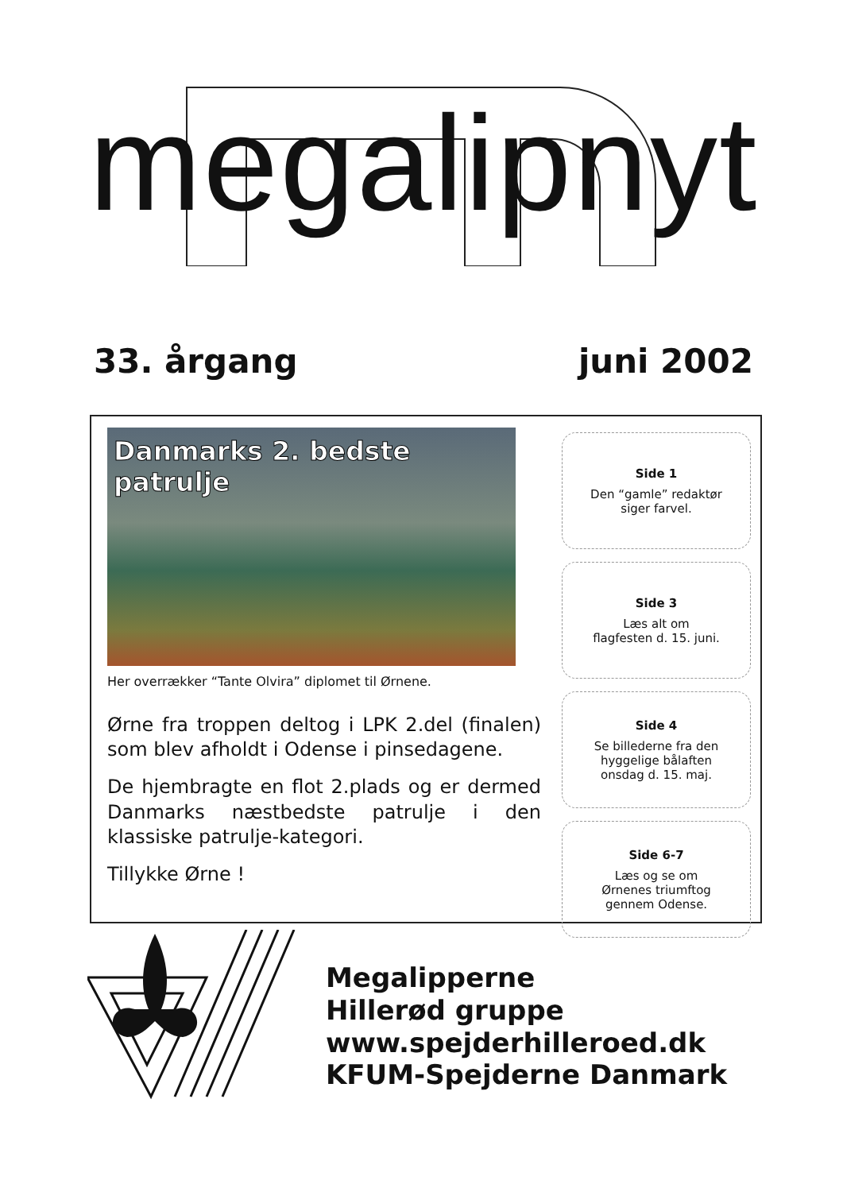megalipnyt
33. årgang juni 2002
Danmarks 2. bedste patrulje
Her overrækker “Tante Olvira” diplomet til Ørnene.
Ørne fra troppen deltog i LPK 2.del (finalen) som blev afholdt i Odense i pinsedagene.
De hjembragte en flot 2.plads og er dermed Danmarks næstbedste patrulje i den klassiske patrulje-kategori.
Tillykke Ørne !
Side 1
Den “gamle” redaktør
siger farvel.
Side 3
Læs alt om
flagfesten d. 15. juni.
Side 4
Se billederne fra den
hyggelige bålaften
onsdag d. 15. maj.
Side 6-7
Læs og se om
Ørnenes triumftog
gennem Odense.
Megalipperne
Hillerød gruppe
www.spejderhilleroed.dk
KFUM-Spejderne Danmark